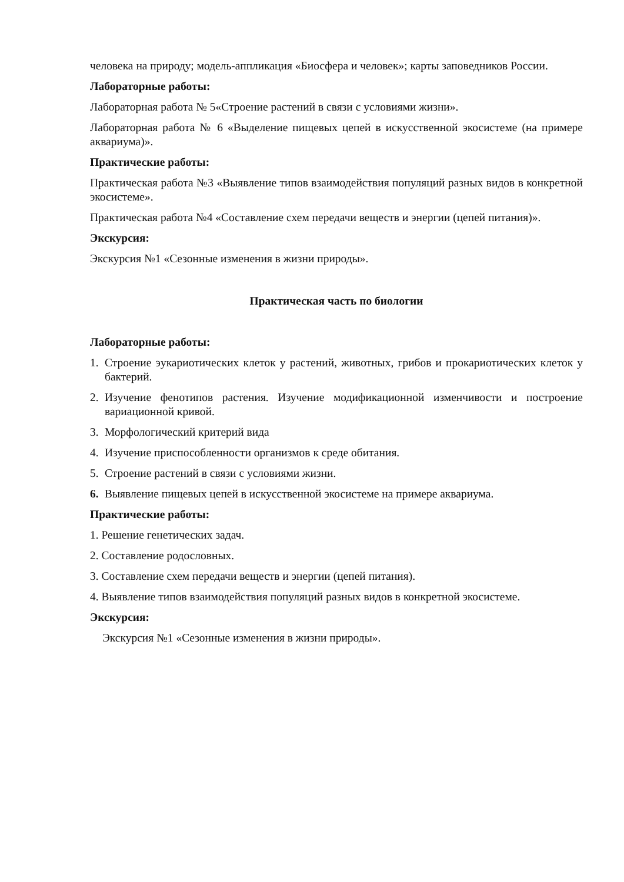человека на природу; модель-аппликация «Биосфера и человек»; карты заповедников России.
Лабораторные работы:
Лабораторная работа № 5«Строение растений в связи с условиями жизни».
Лабораторная работа № 6 «Выделение пищевых цепей в искусственной экосистеме (на примере аквариума)».
Практические работы:
Практическая работа №3 «Выявление типов взаимодействия популяций разных видов в конкретной экосистеме».
Практическая работа №4 «Составление схем передачи веществ и энергии (цепей питания)».
Экскурсия:
Экскурсия №1 «Сезонные изменения в жизни природы».
Практическая часть по биологии
Лабораторные работы:
1. Строение эукариотических клеток у растений, животных, грибов и прокариотических клеток у бактерий.
2. Изучение фенотипов растения. Изучение модификационной изменчивости и построение вариационной кривой.
3. Морфологический критерий вида
4. Изучение приспособленности организмов к среде обитания.
5. Строение растений в связи с условиями жизни.
6. Выявление пищевых цепей в искусственной экосистеме на примере аквариума.
Практические работы:
1. Решение генетических задач.
2. Составление родословных.
3. Составление схем передачи веществ и энергии (цепей питания).
4. Выявление типов взаимодействия популяций разных видов в конкретной экосистеме.
Экскурсия:
Экскурсия №1 «Сезонные изменения в жизни природы».